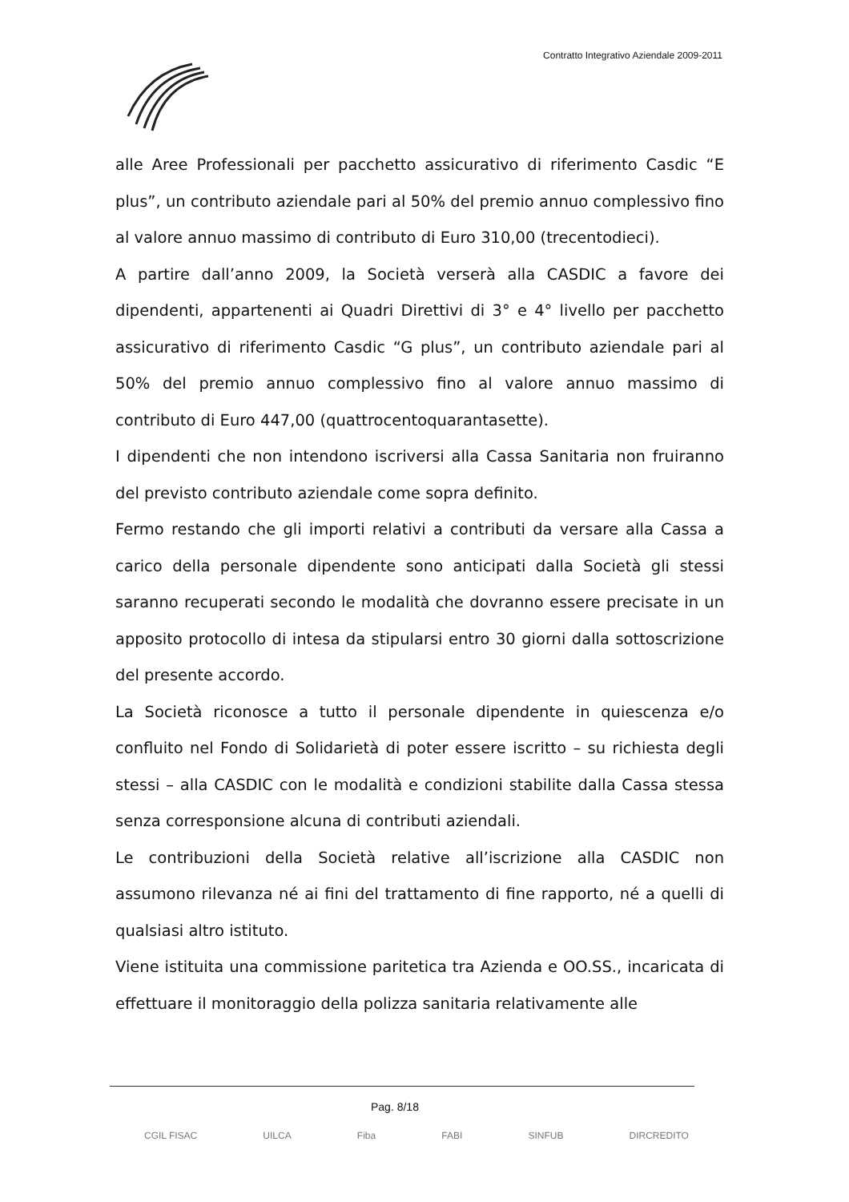Contratto Integrativo Aziendale 2009-2011
alle Aree Professionali per pacchetto assicurativo di riferimento Casdic “E plus”, un contributo aziendale pari al 50% del premio annuo complessivo fino al valore annuo massimo di contributo di Euro 310,00 (trecentodieci).
A partire dall’anno 2009, la Società verserà alla CASDIC a favore dei dipendenti, appartenenti ai Quadri Direttivi di 3° e 4° livello per pacchetto assicurativo di riferimento Casdic “G plus”, un contributo aziendale pari al 50% del premio annuo complessivo fino al valore annuo massimo di contributo di Euro 447,00 (quattrocentoquarantasette).
I dipendenti che non intendono iscriversi alla Cassa Sanitaria non fruiranno del previsto contributo aziendale come sopra definito.
Fermo restando che gli importi relativi a contributi da versare alla Cassa a carico della personale dipendente sono anticipati dalla Società gli stessi saranno recuperati secondo le modalità che dovranno essere precisate in un apposito protocollo di intesa da stipularsi entro 30 giorni dalla sottoscrizione del presente accordo.
La Società riconosce a tutto il personale dipendente in quiescenza e/o confluito nel Fondo di Solidarietà di poter essere iscritto – su richiesta degli stessi – alla CASDIC con le modalità e condizioni stabilite dalla Cassa stessa senza corresponsione alcuna di contributi aziendali.
Le contribuzioni della Società relative all’iscrizione alla CASDIC non assumono rilevanza né ai fini del trattamento di fine rapporto, né a quelli di qualsiasi altro istituto.
Viene istituita una commissione paritetica tra Azienda e OO.SS., incaricata di effettuare il monitoraggio della polizza sanitaria relativamente alle
Pag. 8/18
CGIL FISAC UILCA Fiba FABI SINFUB DIRCREDITO